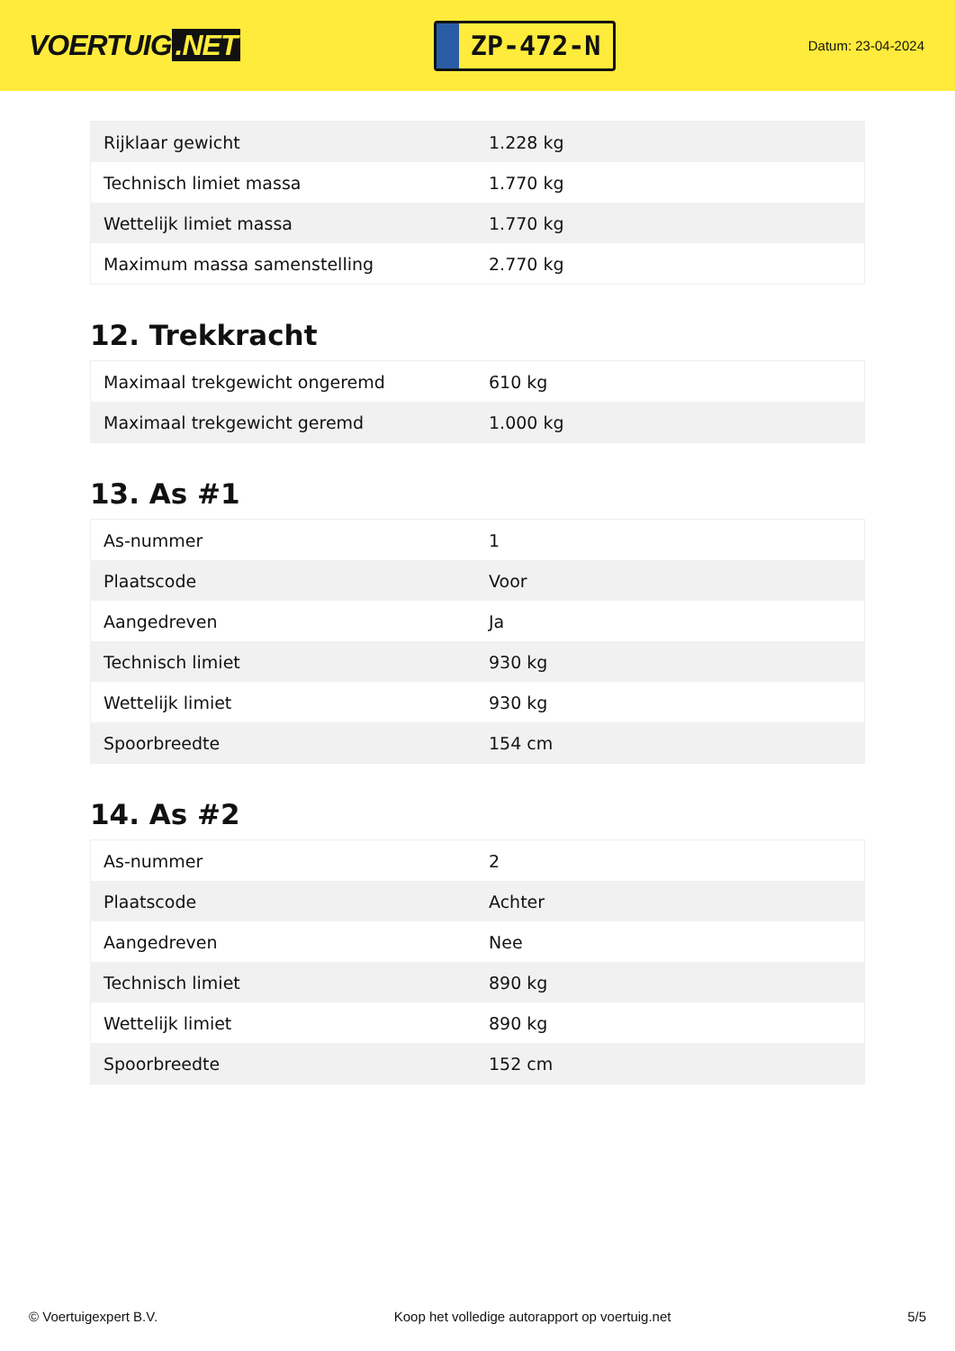VOERTUIG.NET
ZP-472-N
Datum: 23-04-2024
| Rijklaar gewicht | 1.228 kg |
| Technisch limiet massa | 1.770 kg |
| Wettelijk limiet massa | 1.770 kg |
| Maximum massa samenstelling | 2.770 kg |
12. Trekkracht
| Maximaal trekgewicht ongeremd | 610 kg |
| Maximaal trekgewicht geremd | 1.000 kg |
13. As #1
| As-nummer | 1 |
| Plaatscode | Voor |
| Aangedreven | Ja |
| Technisch limiet | 930 kg |
| Wettelijk limiet | 930 kg |
| Spoorbreedte | 154 cm |
14. As #2
| As-nummer | 2 |
| Plaatscode | Achter |
| Aangedreven | Nee |
| Technisch limiet | 890 kg |
| Wettelijk limiet | 890 kg |
| Spoorbreedte | 152 cm |
© Voertuigexpert B.V. Koop het volledige autorapport op voertuig.net 5/5